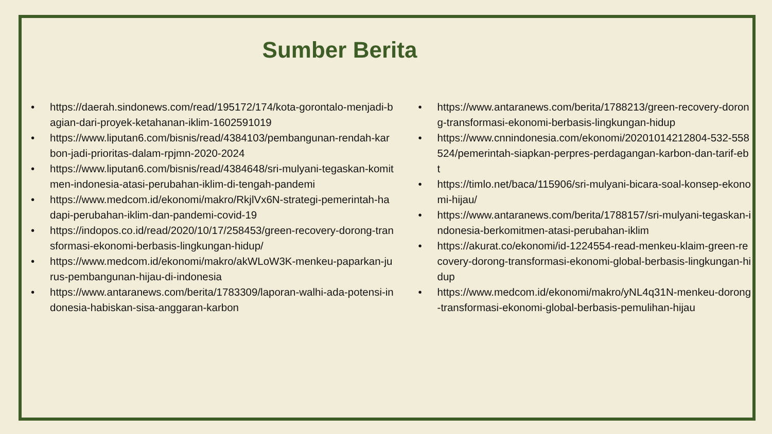Sumber Berita
• https://daerah.sindonews.com/read/195172/174/kota-gorontalo-menjadi-bagian-dari-proyek-ketahanan-iklim-1602591019
• https://www.liputan6.com/bisnis/read/4384103/pembangunan-rendah-karbon-jadi-prioritas-dalam-rpjmn-2020-2024
• https://www.liputan6.com/bisnis/read/4384648/sri-mulyani-tegaskan-komitmen-indonesia-atasi-perubahan-iklim-di-tengah-pandemi
• https://www.medcom.id/ekonomi/makro/RkjlVx6N-strategi-pemerintah-hadapi-perubahan-iklim-dan-pandemi-covid-19
• https://indopos.co.id/read/2020/10/17/258453/green-recovery-dorong-transformasi-ekonomi-berbasis-lingkungan-hidup/
• https://www.medcom.id/ekonomi/makro/akWLoW3K-menkeu-paparkan-jurus-pembangunan-hijau-di-indonesia
• https://www.antaranews.com/berita/1783309/laporan-walhi-ada-potensi-indonesia-habiskan-sisa-anggaran-karbon
• https://www.antaranews.com/berita/1788213/green-recovery-dorong-transformasi-ekonomi-berbasis-lingkungan-hidup
• https://www.cnnindonesia.com/ekonomi/20201014212804-532-558524/pemerintah-siapkan-perpres-perdagangan-karbon-dan-tarif-ebt
• https://timlo.net/baca/115906/sri-mulyani-bicara-soal-konsep-ekonomi-hijau/
• https://www.antaranews.com/berita/1788157/sri-mulyani-tegaskan-indonesia-berkomitmen-atasi-perubahan-iklim
• https://akurat.co/ekonomi/id-1224554-read-menkeu-klaim-green-recovery-dorong-transformasi-ekonomi-global-berbasis-lingkungan-hidup
• https://www.medcom.id/ekonomi/makro/yNL4q31N-menkeu-dorong-transformasi-ekonomi-global-berbasis-pemulihan-hijau